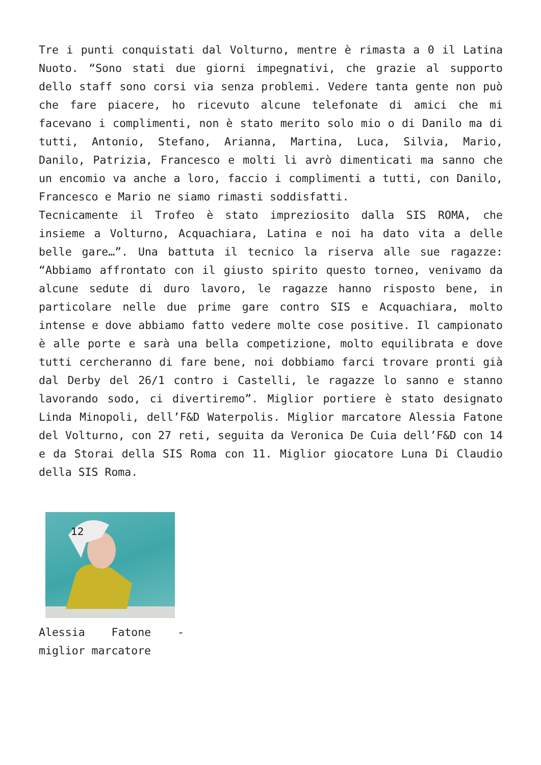Tre i punti conquistati dal Volturno, mentre è rimasta a 0 il Latina Nuoto. “Sono stati due giorni impegnativi, che grazie al supporto dello staff sono corsi via senza problemi. Vedere tanta gente non può che fare piacere, ho ricevuto alcune telefonate di amici che mi facevano i complimenti, non è stato merito solo mio o di Danilo ma di tutti, Antonio, Stefano, Arianna, Martina, Luca, Silvia, Mario, Danilo, Patrizia, Francesco e molti li avrò dimenticati ma sanno che un encomio va anche a loro, faccio i complimenti a tutti, con Danilo, Francesco e Mario ne siamo rimasti soddisfatti.
Tecnicamente il Trofeo è stato impreziosito dalla SIS ROMA, che insieme a Volturno, Acquachiara, Latina e noi ha dato vita a delle belle gare…”. Una battuta il tecnico la riserva alle sue ragazze: “Abbiamo affrontato con il giusto spirito questo torneo, venivamo da alcune sedute di duro lavoro, le ragazze hanno risposto bene, in particolare nelle due prime gare contro SIS e Acquachiara, molto intense e dove abbiamo fatto vedere molte cose positive. Il campionato è alle porte e sarà una bella competizione, molto equilibrata e dove tutti cercheranno di fare bene, noi dobbiamo farci trovare pronti già dal Derby del 26/1 contro i Castelli, le ragazze lo sanno e stanno lavorando sodo, ci divertiremo”. Miglior portiere è stato designato Linda Minopoli, dell’F&D Waterpolis. Miglior marcatore Alessia Fatone del Volturno, con 27 reti, seguita da Veronica De Cuia dell’F&D con 14 e da Storai della SIS Roma con 11. Miglior giocatore Luna Di Claudio della SIS Roma.
12
Alessia Fatone - miglior marcatore